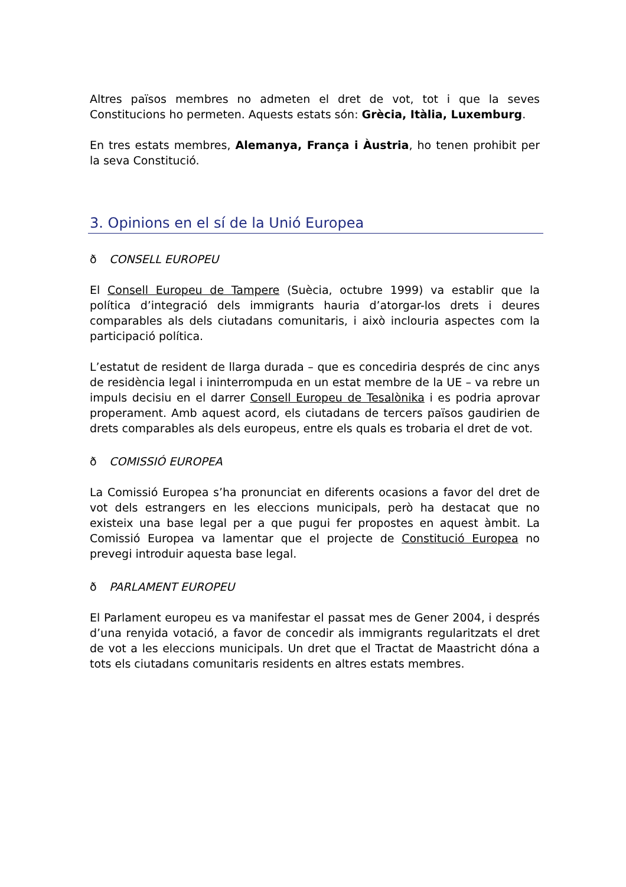Altres països membres no admeten el dret de vot, tot i que la seves Constitucions ho permeten. Aquests estats són: Grècia, Itàlia, Luxemburg.
En tres estats membres, Alemanya, França i Àustria, ho tenen prohibit per la seva Constitució.
3. Opinions en el sí de la Unió Europea
ð CONSELL EUROPEU
El Consell Europeu de Tampere (Suècia, octubre 1999) va establir que la política d’integració dels immigrants hauria d’atorgar-los drets i deures comparables als dels ciutadans comunitaris, i això inclouria aspectes com la participació política.
L’estatut de resident de llarga durada – que es concediria després de cinc anys de residència legal i ininterrompuda en un estat membre de la UE – va rebre un impuls decisiu en el darrer Consell Europeu de Tesalònika i es podria aprovar properament. Amb aquest acord, els ciutadans de tercers països gaudirien de drets comparables als dels europeus, entre els quals es trobaria el dret de vot.
ð COMISSIÓ EUROPEA
La Comissió Europea s’ha pronunciat en diferents ocasions a favor del dret de vot dels estrangers en les eleccions municipals, però ha destacat que no existeix una base legal per a que pugui fer propostes en aquest àmbit. La Comissió Europea va lamentar que el projecte de Constitució Europea no prevegi introduir aquesta base legal.
ð PARLAMENT EUROPEU
El Parlament europeu es va manifestar el passat mes de Gener 2004, i després d’una renyida votació, a favor de concedir als immigrants regularitzats el dret de vot a les eleccions municipals. Un dret que el Tractat de Maastricht dóna a tots els ciutadans comunitaris residents en altres estats membres.